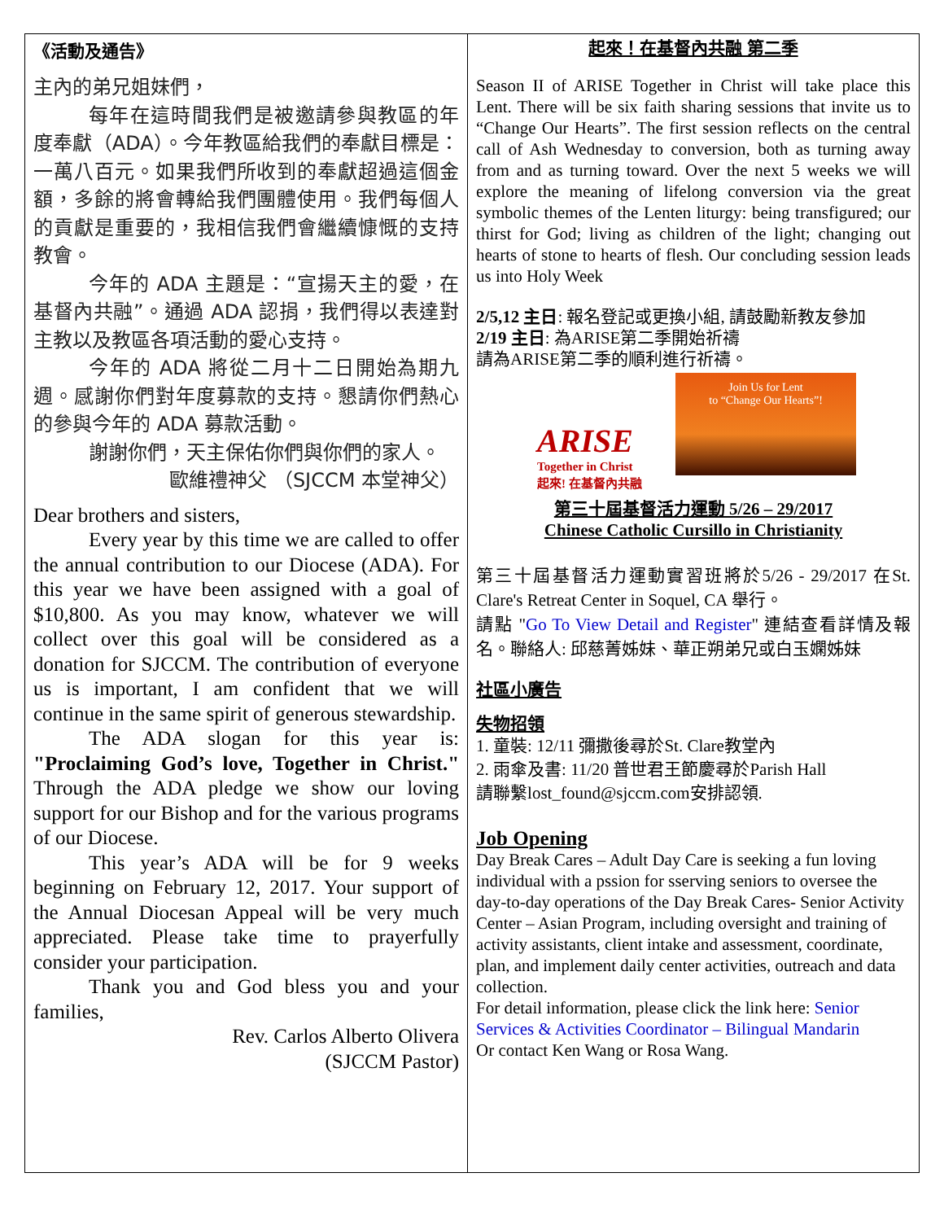《活動及通告》
主內的弟兄姐妹們，
每年在這時間我們是被邀請參與教區的年度奉獻（ADA）。今年教區給我們的奉獻目標是：一萬八百元。如果我們所收到的奉獻超過這個金額，多餘的將會轉給我們團體使用。我們每個人的貢獻是重要的，我相信我們會繼續慷慨的支持教會。
今年的 ADA 主題是：“宣揚天主的愛，在基督內共融”。通過 ADA 認捐，我們得以表達對主教以及教區各項活動的愛心支持。
今年的 ADA 將從二月十二日開始為期九週。感謝你們對年度募款的支持。懇請你們熱心的參與今年的 ADA 募款活動。
謝謝你們，天主保佑你們與你們的家人。
歐維禮神父 （SJCCM 本堂神父）
Dear brothers and sisters,
Every year by this time we are called to offer the annual contribution to our Diocese (ADA). For this year we have been assigned with a goal of $10,800. As you may know, whatever we will collect over this goal will be considered as a donation for SJCCM. The contribution of everyone us is important, I am confident that we will continue in the same spirit of generous stewardship.
The ADA slogan for this year is: "Proclaiming God’s love, Together in Christ." Through the ADA pledge we show our loving support for our Bishop and for the various programs of our Diocese.
This year’s ADA will be for 9 weeks beginning on February 12, 2017. Your support of the Annual Diocesan Appeal will be very much appreciated. Please take time to prayerfully consider your participation.
Thank you and God bless you and your families,
Rev. Carlos Alberto Olivera
(SJCCM Pastor)
起來！在基督內共融 第二季
Season II of ARISE Together in Christ will take place this Lent. There will be six faith sharing sessions that invite us to “Change Our Hearts”. The first session reflects on the central call of Ash Wednesday to conversion, both as turning away from and as turning toward. Over the next 5 weeks we will explore the meaning of lifelong conversion via the great symbolic themes of the Lenten liturgy: being transfigured; our thirst for God; living as children of the light; changing out hearts of stone to hearts of flesh. Our concluding session leads us into Holy Week
2/5,12 主日: 報名登記或更換小組, 請鼓勵新教友參加
2/19 主日: 為ARISE第二季開始祈禱
請為ARISE第二季的順利進行祈禱。
ARISE
Together in Christ
起來! 在基督內共融
Join Us for Lent
to “Change Our Hearts”!
第三十屆基督活力運動 5/26 – 29/2017
Chinese Catholic Cursillo in Christianity
第三十屆基督活力運動實習班將於5/26 - 29/2017 在St. Clare's Retreat Center in Soquel, CA 舉行。
請點 "Go To View Detail and Register" 連結查看詳情及報名。聯絡人: 邱慈菁姊妹、華正朔弟兄或白玉嫻姊妹
社區小廣告
失物招領
1. 童裝: 12/11 彌撒後尋於St. Clare教堂內
2. 雨傘及書: 11/20 普世君王節慶尋於Parish Hall
請聯繫lost_found@sjccm.com安排認領.
Job Opening
Day Break Cares – Adult Day Care is seeking a fun loving individual with a pssion for sserving seniors to oversee the day-to-day operations of the Day Break Cares- Senior Activity Center – Asian Program, including oversight and training of activity assistants, client intake and assessment, coordinate, plan, and implement daily center activities, outreach and data collection.
For detail information, please click the link here: Senior Services & Activities Coordinator – Bilingual Mandarin
Or contact Ken Wang or Rosa Wang.